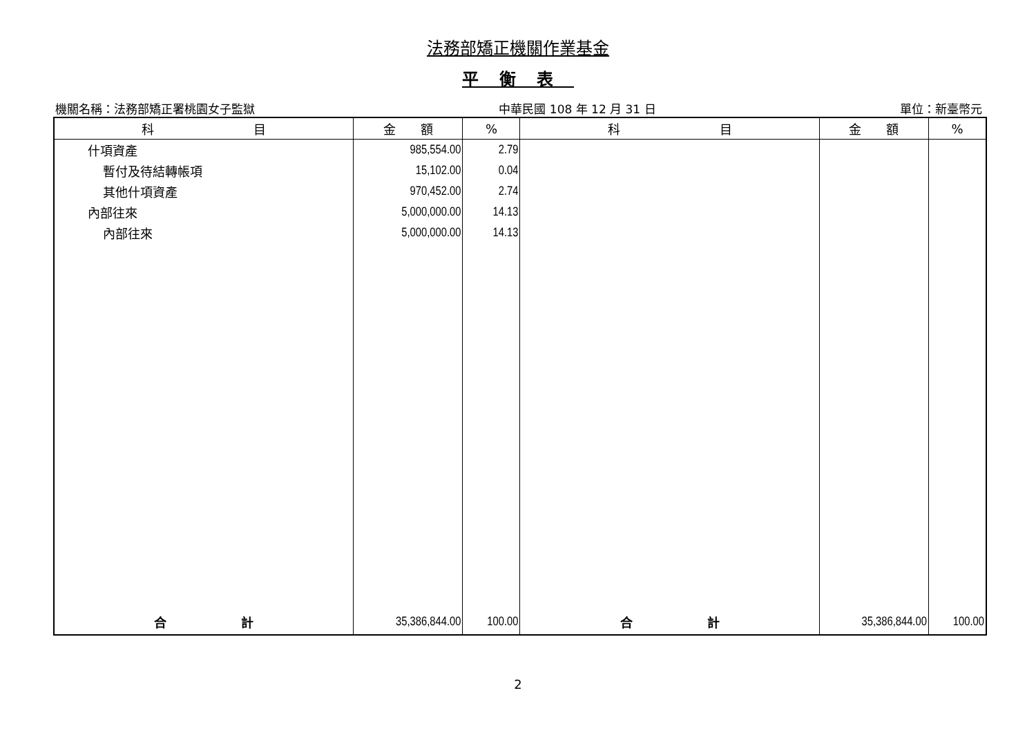法務部矯正機關作業基金
平衡表
機關名稱：法務部矯正署桃園女子監獄 中華民國 108 年 12 月 31 日 單位：新臺幣元
| 科 目 | 金 額 | % | 科 目 | 金 額 | % |
| --- | --- | --- | --- | --- | --- |
| 什項資產 | 985,554.00 | 2.79 | | | |
| 暫付及待結轉帳項 | 15,102.00 | 0.04 | | | |
| 其他什項資產 | 970,452.00 | 2.74 | | | |
| 內部往來 | 5,000,000.00 | 14.13 | | | |
| 內部往來 | 5,000,000.00 | 14.13 | | | |
| 合 計 | 35,386,844.00 | 100.00 | 合 計 | 35,386,844.00 | 100.00 |
2